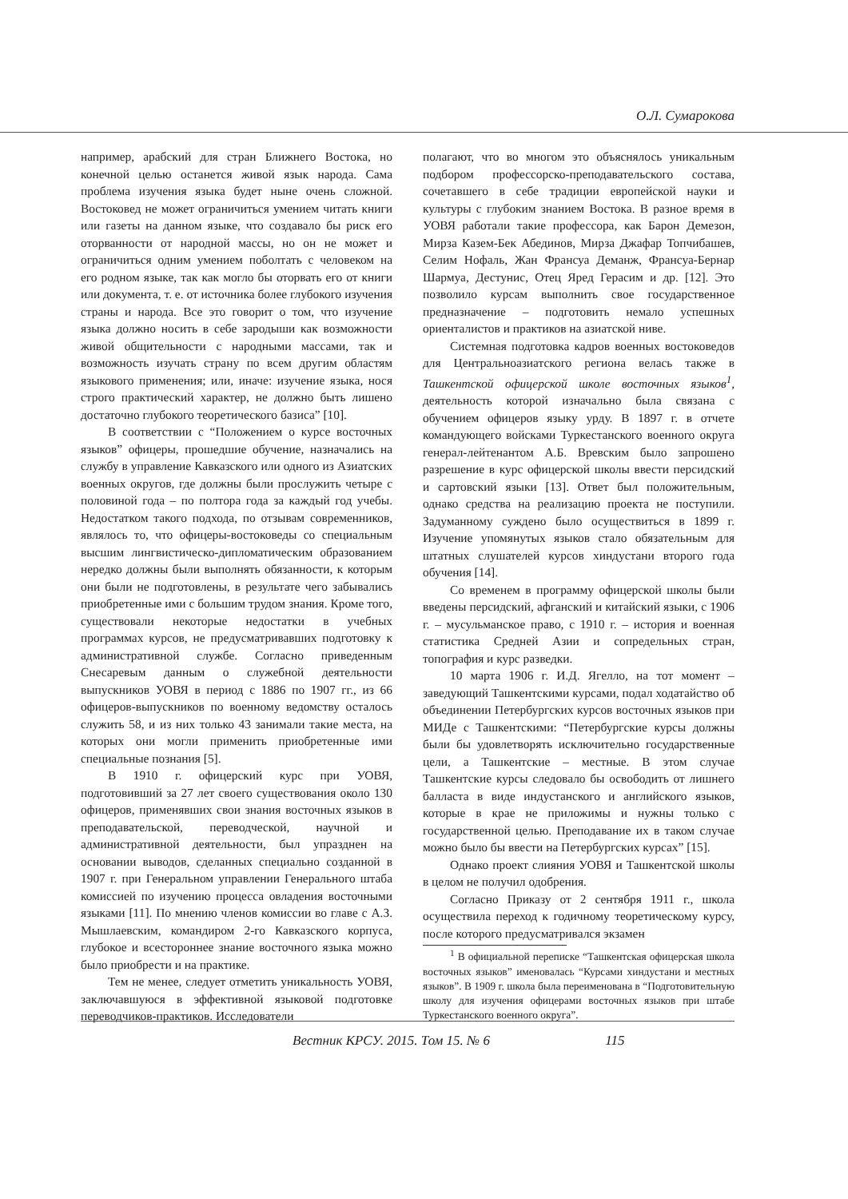О.Л. Сумарокова
например, арабский для стран Ближнего Востока, но конечной целью останется живой язык народа. Сама проблема изучения языка будет ныне очень сложной. Востоковед не может ограничиться умением читать книги или газеты на данном языке, что создавало бы риск его оторванности от народной массы, но он не может и ограничиться одним умением поболтать с человеком на его родном языке, так как могло бы оторвать его от книги или документа, т. е. от источника более глубокого изучения страны и народа. Все это говорит о том, что изучение языка должно носить в себе зародыши как возможности живой общительности с народными массами, так и возможность изучать страну по всем другим областям языкового применения; или, иначе: изучение языка, нося строго практический характер, не должно быть лишено достаточно глубокого теоретического базиса” [10].
В соответствии с “Положением о курсе восточных языков” офицеры, прошедшие обучение, назначались на службу в управление Кавказского или одного из Азиатских военных округов, где должны были прослужить четыре с половиной года – по полтора года за каждый год учебы. Недостатком такого подхода, по отзывам современников, являлось то, что офицеры-востоковеды со специальным высшим лингвистическо-дипломатическим образованием нередко должны были выполнять обязанности, к которым они были не подготовлены, в результате чего забывались приобретенные ими с большим трудом знания. Кроме того, существовали некоторые недостатки в учебных программах курсов, не предусматривавших подготовку к административной службе. Согласно приведенным Снесаревым данным о служебной деятельности выпускников УОВЯ в период с 1886 по 1907 гг., из 66 офицеров-выпускников по военному ведомству осталось служить 58, и из них только 43 занимали такие места, на которых они могли применить приобретенные ими специальные познания [5].
В 1910 г. офицерский курс при УОВЯ, подготовивший за 27 лет своего существования около 130 офицеров, применявших свои знания восточных языков в преподавательской, переводческой, научной и административной деятельности, был упразднен на основании выводов, сделанных специально созданной в 1907 г. при Генеральном управлении Генерального штаба комиссией по изучению процесса овладения восточными языками [11]. По мнению членов комиссии во главе с А.З. Мышлаевским, командиром 2-го Кавказского корпуса, глубокое и всестороннее знание восточного языка можно было приобрести и на практике.
Тем не менее, следует отметить уникальность УОВЯ, заключавшуюся в эффективной языковой подготовке переводчиков-практиков. Исследователи
полагают, что во многом это объяснялось уникальным подбором профессорско-преподавательского состава, сочетавшего в себе традиции европейской науки и культуры с глубоким знанием Востока. В разное время в УОВЯ работали такие профессора, как Барон Демезон, Мирза Казем-Бек Абединов, Мирза Джафар Топчибашев, Селим Нофаль, Жан Франсуа Деманж, Франсуа-Бернар Шармуа, Дестунис, Отец Яред Герасим и др. [12]. Это позволило курсам выполнить свое государственное предназначение – подготовить немало успешных ориенталистов и практиков на азиатской ниве.
Системная подготовка кадров военных востоковедов для Центральноазиатского региона велась также в Ташкентской офицерской школе восточных языков<sup>1</sup>, деятельность которой изначально была связана с обучением офицеров языку урду. В 1897 г. в отчете командующего войсками Туркестанского военного округа генерал-лейтенантом А.Б. Вревским было запрошено разрешение в курс офицерской школы ввести персидский и сартовский языки [13]. Ответ был положительным, однако средства на реализацию проекта не поступили. Задуманному суждено было осуществиться в 1899 г. Изучение упомянутых языков стало обязательным для штатных слушателей курсов хиндустани второго года обучения [14].
Со временем в программу офицерской школы были введены персидский, афганский и китайский языки, с 1906 г. – мусульманское право, с 1910 г. – история и военная статистика Средней Азии и сопредельных стран, топография и курс разведки.
10 марта 1906 г. И.Д. Ягелло, на тот момент – заведующий Ташкентскими курсами, подал ходатайство об объединении Петербургских курсов восточных языков при МИДе с Ташкентскими: “Петербургские курсы должны были бы удовлетворять исключительно государственные цели, а Ташкентские – местные. В этом случае Ташкентские курсы следовало бы освободить от лишнего балласта в виде индустанского и английского языков, которые в крае не приложимы и нужны только с государственной целью. Преподавание их в таком случае можно было бы ввести на Петербургских курсах” [15].
Однако проект слияния УОВЯ и Ташкентской школы в целом не получил одобрения.
Согласно Приказу от 2 сентября 1911 г., школа осуществила переход к годичному теоретическому курсу, после которого предусматривался экзамен
<sup>1</sup> В официальной переписке “Ташкентская офицерская школа восточных языков” именовалась “Курсами хиндустани и местных языков”. В 1909 г. школа была переименована в “Подготовительную школу для изучения офицерами восточных языков при штабе Туркестанского военного округа”.
Вестник КРСУ. 2015. Том 15. № 6 115